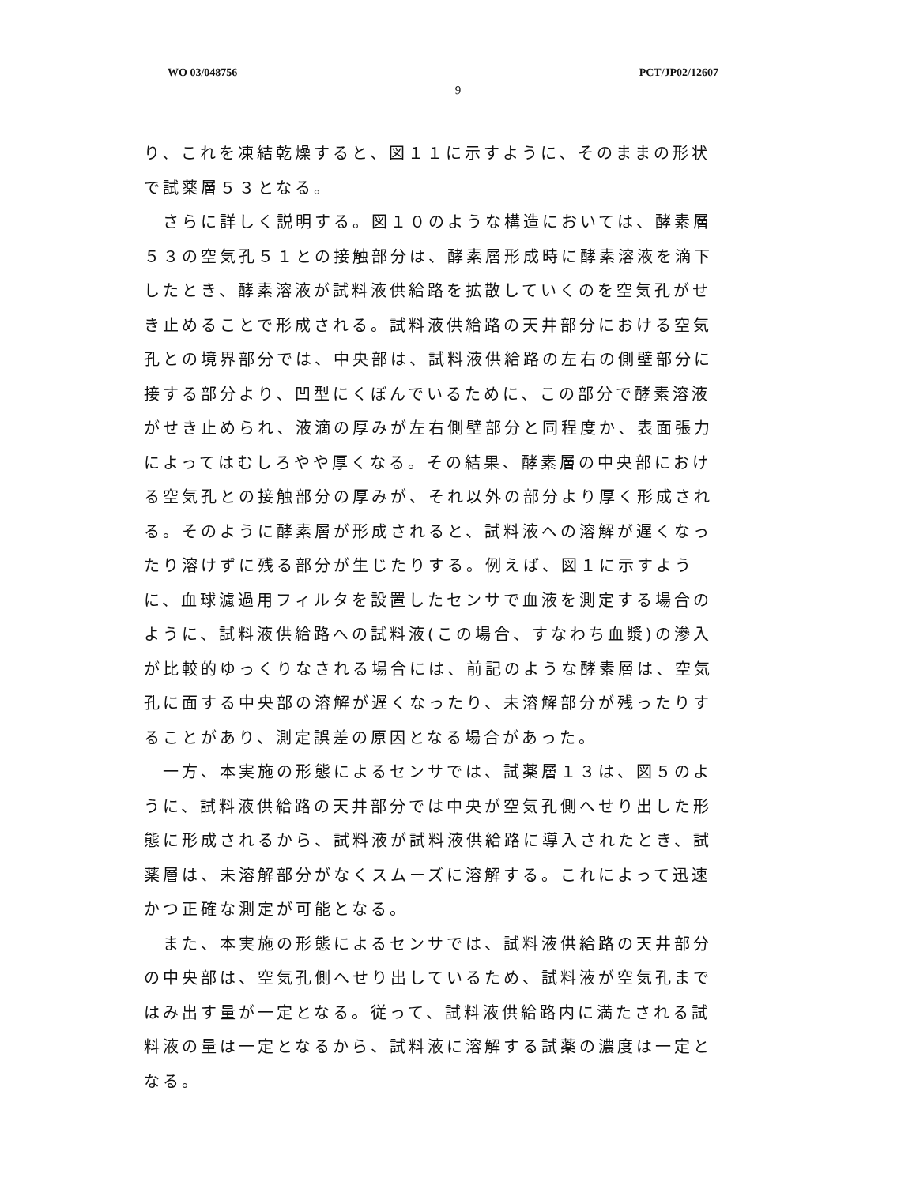WO 03/048756 PCT/JP02/12607
9
り、これを凍結乾燥すると、図１１に示すように、そのままの形状で試薬層５３となる。
　さらに詳しく説明する。図１０のような構造においては、酵素層５３の空気孔５１との接触部分は、酵素層形成時に酵素溶液を滴下したとき、酵素溶液が試料液供給路を拡散していくのを空気孔がせき止めることで形成される。試料液供給路の天井部分における空気孔との境界部分では、中央部は、試料液供給路の左右の側壁部分に接する部分より、凹型にくぼんでいるために、この部分で酵素溶液がせき止められ、液滴の厚みが左右側壁部分と同程度か、表面張力によってはむしろやや厚くなる。その結果、酵素層の中央部における空気孔との接触部分の厚みが、それ以外の部分より厚く形成される。そのように酵素層が形成されると、試料液への溶解が遅くなったり溶けずに残る部分が生じたりする。例えば、図１に示すように、血球濾過用フィルタを設置したセンサで血液を測定する場合のように、試料液供給路への試料液(この場合、すなわち血漿)の滲入が比較的ゆっくりなされる場合には、前記のような酵素層は、空気孔に面する中央部の溶解が遅くなったり、未溶解部分が残ったりすることがあり、測定誤差の原因となる場合があった。
　一方、本実施の形態によるセンサでは、試薬層１３は、図５のように、試料液供給路の天井部分では中央が空気孔側へせり出した形態に形成されるから、試料液が試料液供給路に導入されたとき、試薬層は、未溶解部分がなくスムーズに溶解する。これによって迅速かつ正確な測定が可能となる。
　また、本実施の形態によるセンサでは、試料液供給路の天井部分の中央部は、空気孔側へせり出しているため、試料液が空気孔まではみ出す量が一定となる。従って、試料液供給路内に満たされる試料液の量は一定となるから、試料液に溶解する試薬の濃度は一定となる。